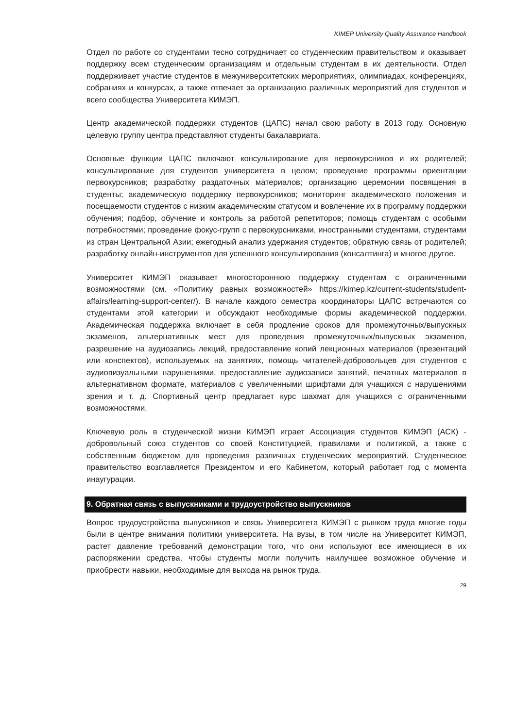KIMEP University Quality Assurance Handbook
Отдел по работе со студентами тесно сотрудничает со студенческим правительством и оказывает поддержку всем студенческим организациям и отдельным студентам в их деятельности. Отдел поддерживает участие студентов в межуниверситетских мероприятиях, олимпиадах, конференциях, собраниях и конкурсах, а также отвечает за организацию различных мероприятий для студентов и всего сообщества Университета КИМЭП.
Центр академической поддержки студентов (ЦАПС) начал свою работу в 2013 году. Основную целевую группу центра представляют студенты бакалавриата.
Основные функции ЦАПС включают консультирование для первокурсников и их родителей; консультирование для студентов университета в целом; проведение программы ориентации первокурсников; разработку раздаточных материалов; организацию церемонии посвящения в студенты; академическую поддержку первокурсников; мониторинг академического положения и посещаемости студентов с низким академическим статусом и вовлечение их в программу поддержки обучения; подбор, обучение и контроль за работой репетиторов; помощь студентам с особыми потребностями; проведение фокус-групп с первокурсниками, иностранными студентами, студентами из стран Центральной Азии; ежегодный анализ удержания студентов; обратную связь от родителей; разработку онлайн-инструментов для успешного консультирования (консалтинга) и многое другое.
Университет КИМЭП оказывает многостороннюю поддержку студентам с ограниченными возможностями (см. «Политику равных возможностей» https://kimep.kz/current-students/student-affairs/learning-support-center/). В начале каждого семестра координаторы ЦАПС встречаются со студентами этой категории и обсуждают необходимые формы академической поддержки. Академическая поддержка включает в себя продление сроков для промежуточных/выпускных экзаменов, альтернативных мест для проведения промежуточных/выпускных экзаменов, разрешение на аудиозапись лекций, предоставление копий лекционных материалов (презентаций или конспектов), используемых на занятиях, помощь читателей-добровольцев для студентов с аудиовизуальными нарушениями, предоставление аудиозаписи занятий, печатных материалов в альтернативном формате, материалов с увеличенными шрифтами для учащихся с нарушениями зрения и т. д. Спортивный центр предлагает курс шахмат для учащихся с ограниченными возможностями.
Ключевую роль в студенческой жизни КИМЭП играет Ассоциация студентов КИМЭП (АСК) - добровольный союз студентов со своей Конституцией, правилами и политикой, а также с собственным бюджетом для проведения различных студенческих мероприятий. Студенческое правительство возглавляется Президентом и его Кабинетом, который работает год с момента инаугурации.
9. Обратная связь с выпускниками и трудоустройство выпускников
Вопрос трудоустройства выпускников и связь Университета КИМЭП с рынком труда многие годы были в центре внимания политики университета. На вузы, в том числе на Университет КИМЭП, растет давление требований демонстрации того, что они используют все имеющиеся в их распоряжении средства, чтобы студенты могли получить наилучшее возможное обучение и приобрести навыки, необходимые для выхода на рынок труда.
29